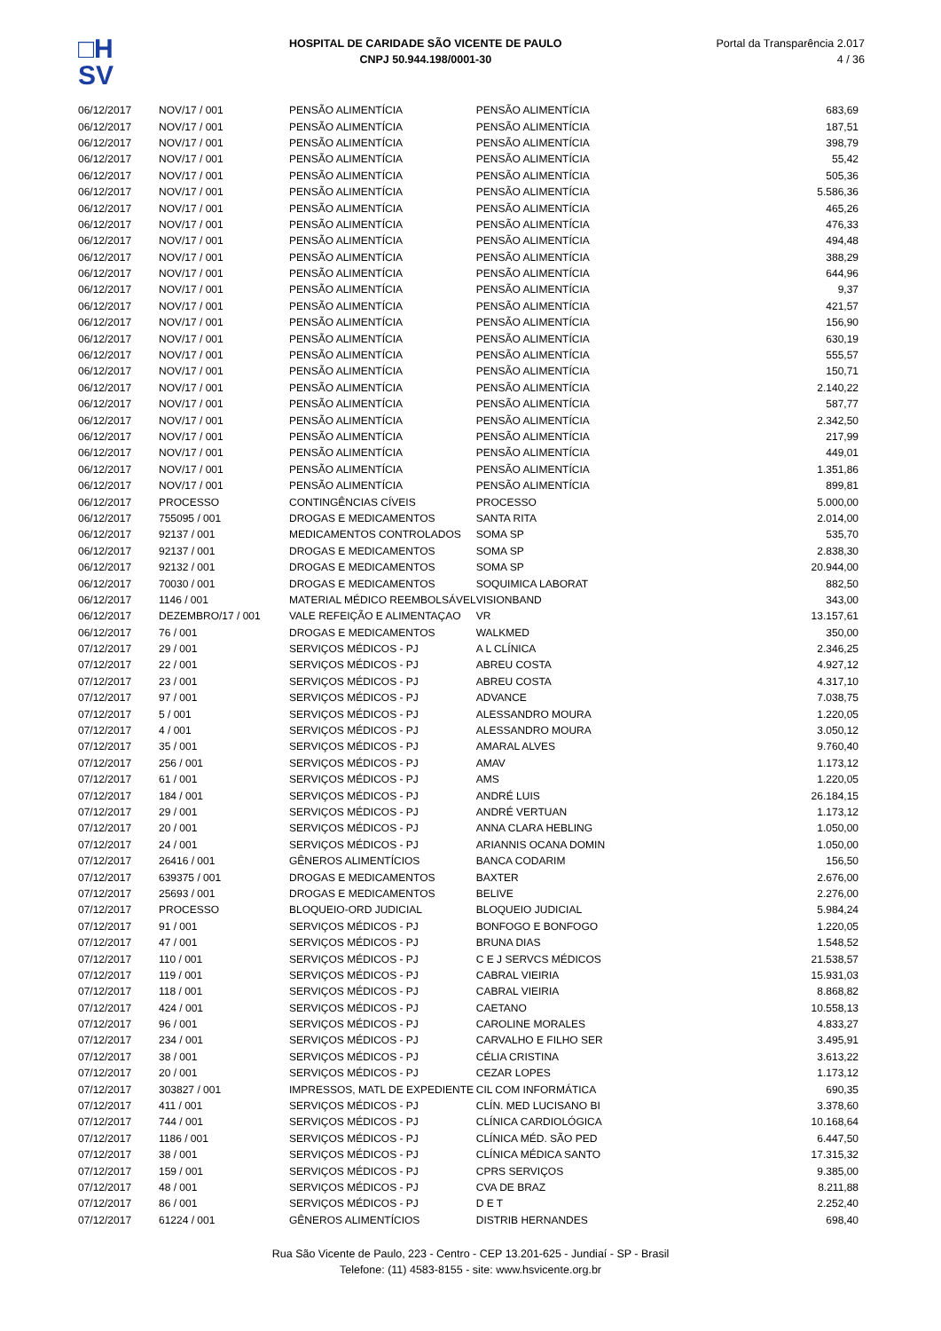□H
SV
HOSPITAL DE CARIDADE SÃO VICENTE DE PAULO
CNPJ 50.944.198/0001-30
Portal da Transparência 2.017
4 / 36
| 06/12/2017 | NOV/17 / 001 | PENSÃO ALIMENTÍCIA | PENSÃO ALIMENTÍCIA | 683,69 |
| 06/12/2017 | NOV/17 / 001 | PENSÃO ALIMENTÍCIA | PENSÃO ALIMENTÍCIA | 187,51 |
| 06/12/2017 | NOV/17 / 001 | PENSÃO ALIMENTÍCIA | PENSÃO ALIMENTÍCIA | 398,79 |
| 06/12/2017 | NOV/17 / 001 | PENSÃO ALIMENTÍCIA | PENSÃO ALIMENTÍCIA | 55,42 |
| 06/12/2017 | NOV/17 / 001 | PENSÃO ALIMENTÍCIA | PENSÃO ALIMENTÍCIA | 505,36 |
| 06/12/2017 | NOV/17 / 001 | PENSÃO ALIMENTÍCIA | PENSÃO ALIMENTÍCIA | 5.586,36 |
| 06/12/2017 | NOV/17 / 001 | PENSÃO ALIMENTÍCIA | PENSÃO ALIMENTÍCIA | 465,26 |
| 06/12/2017 | NOV/17 / 001 | PENSÃO ALIMENTÍCIA | PENSÃO ALIMENTÍCIA | 476,33 |
| 06/12/2017 | NOV/17 / 001 | PENSÃO ALIMENTÍCIA | PENSÃO ALIMENTÍCIA | 494,48 |
| 06/12/2017 | NOV/17 / 001 | PENSÃO ALIMENTÍCIA | PENSÃO ALIMENTÍCIA | 388,29 |
| 06/12/2017 | NOV/17 / 001 | PENSÃO ALIMENTÍCIA | PENSÃO ALIMENTÍCIA | 644,96 |
| 06/12/2017 | NOV/17 / 001 | PENSÃO ALIMENTÍCIA | PENSÃO ALIMENTÍCIA | 9,37 |
| 06/12/2017 | NOV/17 / 001 | PENSÃO ALIMENTÍCIA | PENSÃO ALIMENTÍCIA | 421,57 |
| 06/12/2017 | NOV/17 / 001 | PENSÃO ALIMENTÍCIA | PENSÃO ALIMENTÍCIA | 156,90 |
| 06/12/2017 | NOV/17 / 001 | PENSÃO ALIMENTÍCIA | PENSÃO ALIMENTÍCIA | 630,19 |
| 06/12/2017 | NOV/17 / 001 | PENSÃO ALIMENTÍCIA | PENSÃO ALIMENTÍCIA | 555,57 |
| 06/12/2017 | NOV/17 / 001 | PENSÃO ALIMENTÍCIA | PENSÃO ALIMENTÍCIA | 150,71 |
| 06/12/2017 | NOV/17 / 001 | PENSÃO ALIMENTÍCIA | PENSÃO ALIMENTÍCIA | 2.140,22 |
| 06/12/2017 | NOV/17 / 001 | PENSÃO ALIMENTÍCIA | PENSÃO ALIMENTÍCIA | 587,77 |
| 06/12/2017 | NOV/17 / 001 | PENSÃO ALIMENTÍCIA | PENSÃO ALIMENTÍCIA | 2.342,50 |
| 06/12/2017 | NOV/17 / 001 | PENSÃO ALIMENTÍCIA | PENSÃO ALIMENTÍCIA | 217,99 |
| 06/12/2017 | NOV/17 / 001 | PENSÃO ALIMENTÍCIA | PENSÃO ALIMENTÍCIA | 449,01 |
| 06/12/2017 | NOV/17 / 001 | PENSÃO ALIMENTÍCIA | PENSÃO ALIMENTÍCIA | 1.351,86 |
| 06/12/2017 | NOV/17 / 001 | PENSÃO ALIMENTÍCIA | PENSÃO ALIMENTÍCIA | 899,81 |
| 06/12/2017 | PROCESSO | CONTINGÊNCIAS CÍVEIS | PROCESSO | 5.000,00 |
| 06/12/2017 | 755095 / 001 | DROGAS E MEDICAMENTOS | SANTA RITA | 2.014,00 |
| 06/12/2017 | 92137 / 001 | MEDICAMENTOS CONTROLADOS | SOMA SP | 535,70 |
| 06/12/2017 | 92137 / 001 | DROGAS E MEDICAMENTOS | SOMA SP | 2.838,30 |
| 06/12/2017 | 92132 / 001 | DROGAS E MEDICAMENTOS | SOMA SP | 20.944,00 |
| 06/12/2017 | 70030 / 001 | DROGAS E MEDICAMENTOS | SOQUIMICA LABORAT | 882,50 |
| 06/12/2017 | 1146 / 001 | MATERIAL MÉDICO REEMBOLSÁVEL | VISIONBAND | 343,00 |
| 06/12/2017 | DEZEMBRO/17 / 001 | VALE REFEIÇÃO E ALIMENTAÇAO | VR | 13.157,61 |
| 06/12/2017 | 76 / 001 | DROGAS E MEDICAMENTOS | WALKMED | 350,00 |
| 07/12/2017 | 29 / 001 | SERVIÇOS MÉDICOS - PJ | A L CLÍNICA | 2.346,25 |
| 07/12/2017 | 22 / 001 | SERVIÇOS MÉDICOS - PJ | ABREU COSTA | 4.927,12 |
| 07/12/2017 | 23 / 001 | SERVIÇOS MÉDICOS - PJ | ABREU COSTA | 4.317,10 |
| 07/12/2017 | 97 / 001 | SERVIÇOS MÉDICOS - PJ | ADVANCE | 7.038,75 |
| 07/12/2017 | 5 / 001 | SERVIÇOS MÉDICOS - PJ | ALESSANDRO MOURA | 1.220,05 |
| 07/12/2017 | 4 / 001 | SERVIÇOS MÉDICOS - PJ | ALESSANDRO MOURA | 3.050,12 |
| 07/12/2017 | 35 / 001 | SERVIÇOS MÉDICOS - PJ | AMARAL ALVES | 9.760,40 |
| 07/12/2017 | 256 / 001 | SERVIÇOS MÉDICOS - PJ | AMAV | 1.173,12 |
| 07/12/2017 | 61 / 001 | SERVIÇOS MÉDICOS - PJ | AMS | 1.220,05 |
| 07/12/2017 | 184 / 001 | SERVIÇOS MÉDICOS - PJ | ANDRÉ LUIS | 26.184,15 |
| 07/12/2017 | 29 / 001 | SERVIÇOS MÉDICOS - PJ | ANDRÉ VERTUAN | 1.173,12 |
| 07/12/2017 | 20 / 001 | SERVIÇOS MÉDICOS - PJ | ANNA CLARA HEBLING | 1.050,00 |
| 07/12/2017 | 24 / 001 | SERVIÇOS MÉDICOS - PJ | ARIANNIS OCANA DOMIN | 1.050,00 |
| 07/12/2017 | 26416 / 001 | GÊNEROS ALIMENTÍCIOS | BANCA CODARIM | 156,50 |
| 07/12/2017 | 639375 / 001 | DROGAS E MEDICAMENTOS | BAXTER | 2.676,00 |
| 07/12/2017 | 25693 / 001 | DROGAS E MEDICAMENTOS | BELIVE | 2.276,00 |
| 07/12/2017 | PROCESSO | BLOQUEIO-ORD JUDICIAL | BLOQUEIO JUDICIAL | 5.984,24 |
| 07/12/2017 | 91 / 001 | SERVIÇOS MÉDICOS - PJ | BONFOGO E BONFOGO | 1.220,05 |
| 07/12/2017 | 47 / 001 | SERVIÇOS MÉDICOS - PJ | BRUNA DIAS | 1.548,52 |
| 07/12/2017 | 110 / 001 | SERVIÇOS MÉDICOS - PJ | C E J SERVCS MÉDICOS | 21.538,57 |
| 07/12/2017 | 119 / 001 | SERVIÇOS MÉDICOS - PJ | CABRAL VIEIRIA | 15.931,03 |
| 07/12/2017 | 118 / 001 | SERVIÇOS MÉDICOS - PJ | CABRAL VIEIRIA | 8.868,82 |
| 07/12/2017 | 424 / 001 | SERVIÇOS MÉDICOS - PJ | CAETANO | 10.558,13 |
| 07/12/2017 | 96 / 001 | SERVIÇOS MÉDICOS - PJ | CAROLINE MORALES | 4.833,27 |
| 07/12/2017 | 234 / 001 | SERVIÇOS MÉDICOS - PJ | CARVALHO E FILHO SER | 3.495,91 |
| 07/12/2017 | 38 / 001 | SERVIÇOS MÉDICOS - PJ | CÉLIA CRISTINA | 3.613,22 |
| 07/12/2017 | 20 / 001 | SERVIÇOS MÉDICOS - PJ | CEZAR LOPES | 1.173,12 |
| 07/12/2017 | 303827 / 001 | IMPRESSOS, MATL DE EXPEDIENTE | CIL COM INFORMÁTICA | 690,35 |
| 07/12/2017 | 411 / 001 | SERVIÇOS MÉDICOS - PJ | CLÍN. MED LUCISANO BI | 3.378,60 |
| 07/12/2017 | 744 / 001 | SERVIÇOS MÉDICOS - PJ | CLÍNICA CARDIOLÓGICA | 10.168,64 |
| 07/12/2017 | 1186 / 001 | SERVIÇOS MÉDICOS - PJ | CLÍNICA MÉD. SÃO PED | 6.447,50 |
| 07/12/2017 | 38 / 001 | SERVIÇOS MÉDICOS - PJ | CLÍNICA MÉDICA SANTO | 17.315,32 |
| 07/12/2017 | 159 / 001 | SERVIÇOS MÉDICOS - PJ | CPRS SERVIÇOS | 9.385,00 |
| 07/12/2017 | 48 / 001 | SERVIÇOS MÉDICOS - PJ | CVA DE BRAZ | 8.211,88 |
| 07/12/2017 | 86 / 001 | SERVIÇOS MÉDICOS - PJ | D E T | 2.252,40 |
| 07/12/2017 | 61224 / 001 | GÊNEROS ALIMENTÍCIOS | DISTRIB HERNANDES | 698,40 |
Rua São Vicente de Paulo, 223 - Centro - CEP 13.201-625 - Jundiaí - SP - Brasil
Telefone: (11) 4583-8155 - site: www.hsvicente.org.br